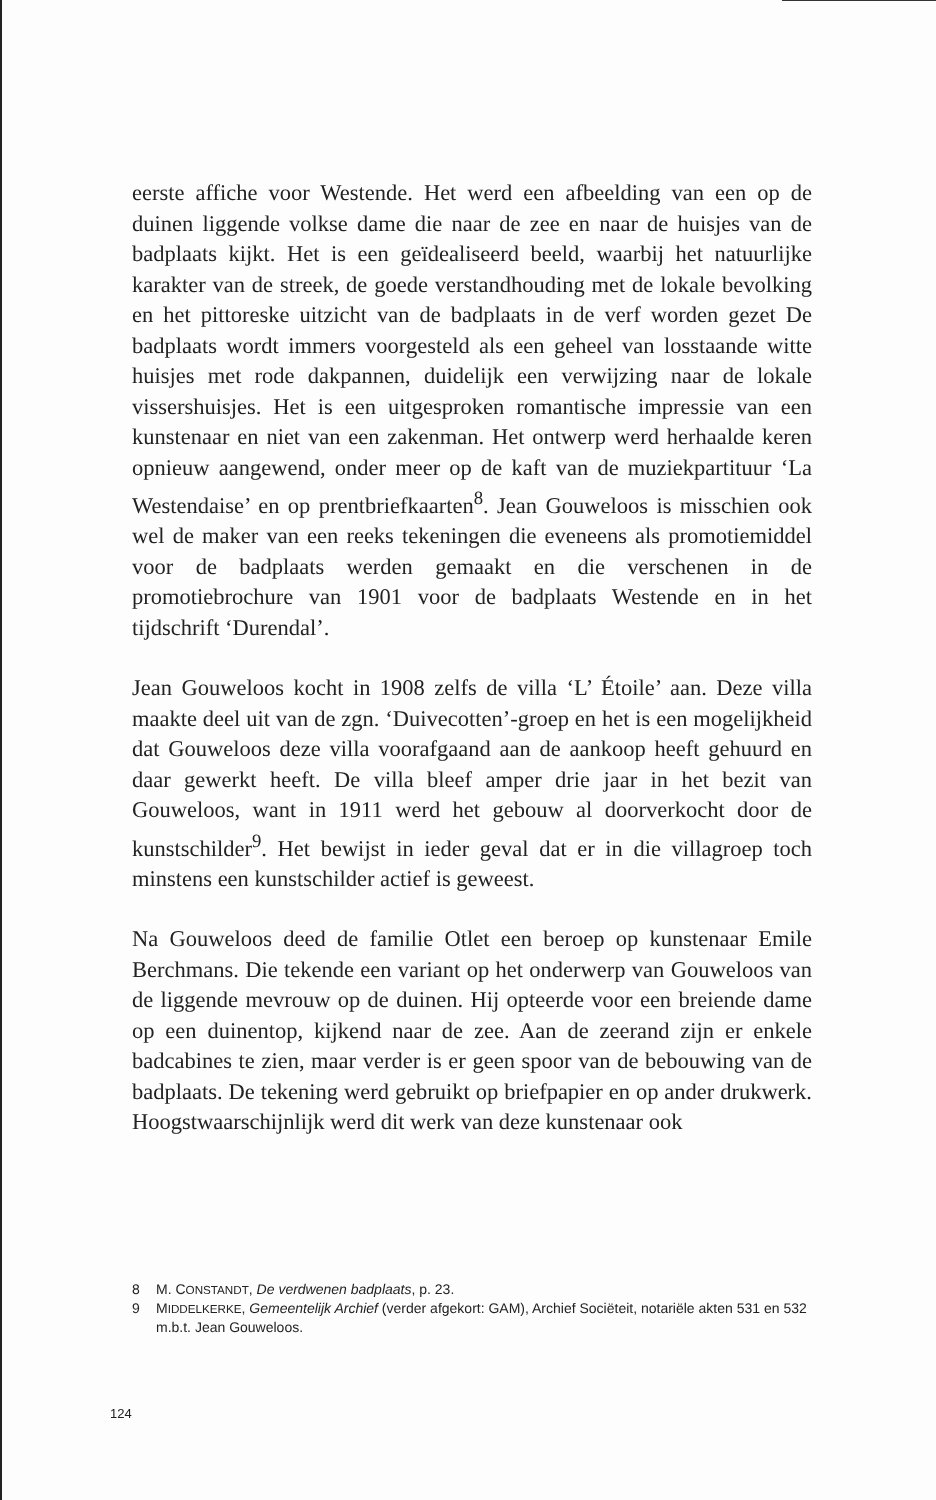eerste affiche voor Westende. Het werd een afbeelding van een op de duinen liggende volkse dame die naar de zee en naar de huisjes van de badplaats kijkt. Het is een geïdealiseerd beeld, waarbij het natuurlijke karakter van de streek, de goede verstandhouding met de lokale bevolking en het pittoreske uitzicht van de badplaats in de verf worden gezet De badplaats wordt immers voorgesteld als een geheel van losstaande witte huisjes met rode dakpannen, duidelijk een verwijzing naar de lokale vissershuisjes. Het is een uitgesproken romantische impressie van een kunstenaar en niet van een zakenman. Het ontwerp werd herhaalde keren opnieuw aangewend, onder meer op de kaft van de muziekpartituur ‘La Westendaise’ en op prentbriefkaarten<sup>8</sup>. Jean Gouweloos is misschien ook wel de maker van een reeks tekeningen die eveneens als promotiemiddel voor de badplaats werden gemaakt en die verschenen in de promotiebrochure van 1901 voor de badplaats Westende en in het tijdschrift ‘Durendal’.
Jean Gouweloos kocht in 1908 zelfs de villa ‘L’ Étoile’ aan. Deze villa maakte deel uit van de zgn. ‘Duivecotten’-groep en het is een mogelijkheid dat Gouweloos deze villa voorafgaand aan de aankoop heeft gehuurd en daar gewerkt heeft. De villa bleef amper drie jaar in het bezit van Gouweloos, want in 1911 werd het gebouw al doorverkocht door de kunstschilder<sup>9</sup>. Het bewijst in ieder geval dat er in die villagroep toch minstens een kunstschilder actief is geweest.
Na Gouweloos deed de familie Otlet een beroep op kunstenaar Emile Berchmans. Die tekende een variant op het onderwerp van Gouweloos van de liggende mevrouw op de duinen. Hij opteerde voor een breiende dame op een duinentop, kijkend naar de zee. Aan de zeerand zijn er enkele badcabines te zien, maar verder is er geen spoor van de bebouwing van de badplaats. De tekening werd gebruikt op briefpapier en op ander drukwerk. Hoogstwaarschijnlijk werd dit werk van deze kunstenaar ook
8 M. CONSTANDT, De verdwenen badplaats, p. 23.
9 MIDDELKERKE, Gemeentelijk Archief (verder afgekort: GAM), Archief Sociëteit, notariële akten 531 en 532 m.b.t. Jean Gouweloos.
124